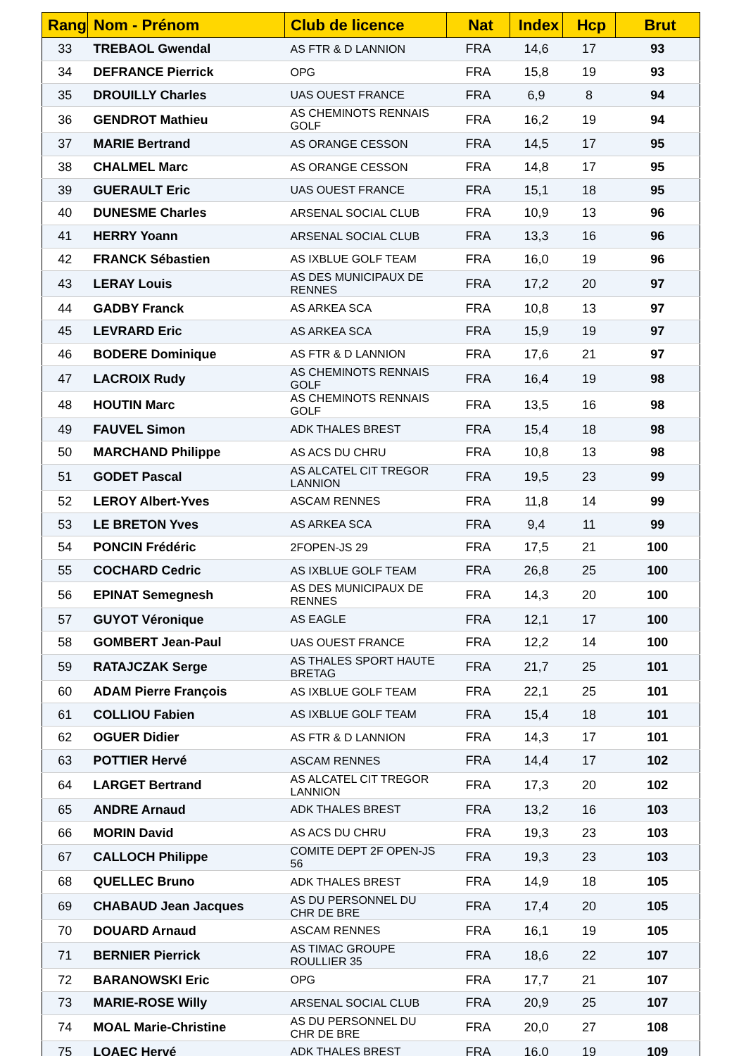| Rang | Nom - Prénom | Club de licence | Nat | Index | Hcp | Brut |
| --- | --- | --- | --- | --- | --- | --- |
| 33 | TREBAOL Gwendal | AS FTR & D LANNION | FRA | 14,6 | 17 | 93 |
| 34 | DEFRANCE Pierrick | OPG | FRA | 15,8 | 19 | 93 |
| 35 | DROUILLY Charles | UAS OUEST FRANCE | FRA | 6,9 | 8 | 94 |
| 36 | GENDROT Mathieu | AS CHEMINOTS RENNAIS GOLF | FRA | 16,2 | 19 | 94 |
| 37 | MARIE Bertrand | AS ORANGE CESSON | FRA | 14,5 | 17 | 95 |
| 38 | CHALMEL Marc | AS ORANGE CESSON | FRA | 14,8 | 17 | 95 |
| 39 | GUERAULT Eric | UAS OUEST FRANCE | FRA | 15,1 | 18 | 95 |
| 40 | DUNESME Charles | ARSENAL SOCIAL CLUB | FRA | 10,9 | 13 | 96 |
| 41 | HERRY Yoann | ARSENAL SOCIAL CLUB | FRA | 13,3 | 16 | 96 |
| 42 | FRANCK Sébastien | AS IXBLUE GOLF TEAM | FRA | 16,0 | 19 | 96 |
| 43 | LERAY Louis | AS DES MUNICIPAUX DE RENNES | FRA | 17,2 | 20 | 97 |
| 44 | GADBY Franck | AS ARKEA SCA | FRA | 10,8 | 13 | 97 |
| 45 | LEVRARD Eric | AS ARKEA SCA | FRA | 15,9 | 19 | 97 |
| 46 | BODERE Dominique | AS FTR & D LANNION | FRA | 17,6 | 21 | 97 |
| 47 | LACROIX Rudy | AS CHEMINOTS RENNAIS GOLF | FRA | 16,4 | 19 | 98 |
| 48 | HOUTIN Marc | AS CHEMINOTS RENNAIS GOLF | FRA | 13,5 | 16 | 98 |
| 49 | FAUVEL Simon | ADK THALES BREST | FRA | 15,4 | 18 | 98 |
| 50 | MARCHAND Philippe | AS ACS DU CHRU | FRA | 10,8 | 13 | 98 |
| 51 | GODET Pascal | AS ALCATEL CIT TREGOR LANNION | FRA | 19,5 | 23 | 99 |
| 52 | LEROY Albert-Yves | ASCAM RENNES | FRA | 11,8 | 14 | 99 |
| 53 | LE BRETON Yves | AS ARKEA SCA | FRA | 9,4 | 11 | 99 |
| 54 | PONCIN Frédéric | 2FOPEN-JS 29 | FRA | 17,5 | 21 | 100 |
| 55 | COCHARD Cedric | AS IXBLUE GOLF TEAM | FRA | 26,8 | 25 | 100 |
| 56 | EPINAT Semegnesh | AS DES MUNICIPAUX DE RENNES | FRA | 14,3 | 20 | 100 |
| 57 | GUYOT Véronique | AS EAGLE | FRA | 12,1 | 17 | 100 |
| 58 | GOMBERT Jean-Paul | UAS OUEST FRANCE | FRA | 12,2 | 14 | 100 |
| 59 | RATAJCZAK Serge | AS THALES SPORT HAUTE BRETAG | FRA | 21,7 | 25 | 101 |
| 60 | ADAM Pierre François | AS IXBLUE GOLF TEAM | FRA | 22,1 | 25 | 101 |
| 61 | COLLIOU Fabien | AS IXBLUE GOLF TEAM | FRA | 15,4 | 18 | 101 |
| 62 | OGUER Didier | AS FTR & D LANNION | FRA | 14,3 | 17 | 101 |
| 63 | POTTIER Hervé | ASCAM RENNES | FRA | 14,4 | 17 | 102 |
| 64 | LARGET Bertrand | AS ALCATEL CIT TREGOR LANNION | FRA | 17,3 | 20 | 102 |
| 65 | ANDRE Arnaud | ADK THALES BREST | FRA | 13,2 | 16 | 103 |
| 66 | MORIN David | AS ACS DU CHRU | FRA | 19,3 | 23 | 103 |
| 67 | CALLOCH Philippe | COMITE DEPT 2F OPEN-JS 56 | FRA | 19,3 | 23 | 103 |
| 68 | QUELLEC Bruno | ADK THALES BREST | FRA | 14,9 | 18 | 105 |
| 69 | CHABAUD Jean Jacques | AS DU PERSONNEL DU CHR DE BRE | FRA | 17,4 | 20 | 105 |
| 70 | DOUARD Arnaud | ASCAM RENNES | FRA | 16,1 | 19 | 105 |
| 71 | BERNIER Pierrick | AS TIMAC GROUPE ROULLIER 35 | FRA | 18,6 | 22 | 107 |
| 72 | BARANOWSKI Eric | OPG | FRA | 17,7 | 21 | 107 |
| 73 | MARIE-ROSE Willy | ARSENAL SOCIAL CLUB | FRA | 20,9 | 25 | 107 |
| 74 | MOAL Marie-Christine | AS DU PERSONNEL DU CHR DE BRE | FRA | 20,0 | 27 | 108 |
| 75 | LOAEC Hervé | ADK THALES BREST | FRA | 16,0 | 19 | 109 |